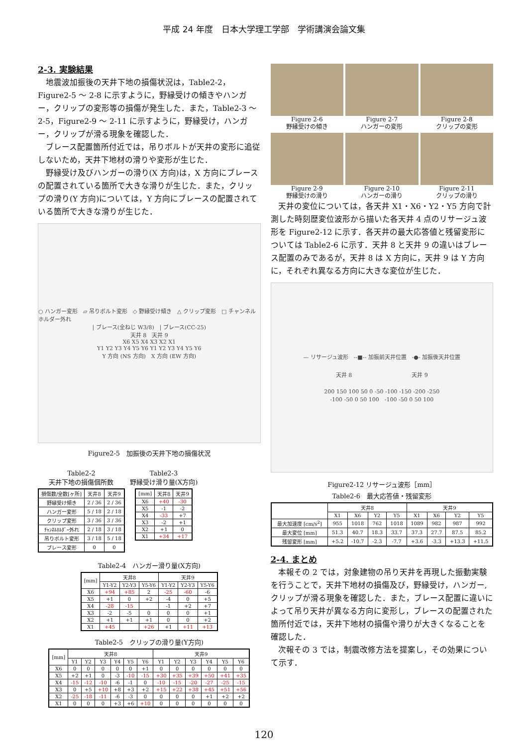平成 24 年度　日本大学理工学部　学術講演会論文集
2-3. 実験結果
地震波加振後の天井下地の損傷状況は，Table2-2，Figure2-5 ～ 2-8 に示すように，野縁受けの傾きやハンガー，クリップの変形等の損傷が発生した．また，Table2-3 ～ 2-5，Figure2-9 ～ 2-11 に示すように，野縁受け，ハンガー，クリップが滑る現象を確認した．
ブレース配置箇所付近では，吊りボルトが天井の変形に追従しないため，天井下地材の滑りや変形が生じた．
野縁受け及びハンガーの滑り(X 方向)は，X 方向にブレースの配置されている箇所で大きな滑りが生じた．また，クリップの滑り(Y 方向)については，Y 方向にブレースの配置されている箇所で大きな滑りが生じた．
○ ハンガー変形　▱ 吊りボルト変形　◇ 野縁受け傾き　△ クリップ変形　□ チャンネルホルダー外れ
| ブレース(全ねじ W3/8)　| ブレース(CC-25)
天井 8　天井 9
X6 X5 X4 X3 X2 X1
Y1 Y2 Y3 Y4 Y5 Y6 Y1 Y2 Y3 Y4 Y5 Y6
Y 方向 (NS 方向)　X 方向 (EW 方向)
Figure2-5　加振後の天井下地の損傷状況
Table2-2
天井下地の損傷個所数
| 損傷数/全数[ヶ所] | 天井8 | 天井9 |
| --- | --- | --- |
| 野縁受け傾き | 2 / 36 | 2 / 36 |
| ハンガー変形 | 5 / 18 | 2 / 18 |
| クリップ変形 | 3 / 36 | 3 / 36 |
| ﾁｬﾝﾈﾙﾎﾙﾀﾞｰ外れ | 2 / 18 | 3 / 18 |
| 吊りボルト変形 | 3 / 18 | 5 / 18 |
| ブレース変形 | 0 | 0 |
Table2-3
野縁受け滑り量(X方向)
| [mm] | 天井8 | 天井9 |
| --- | --- | --- |
| X6 | +40 | -30 |
| X5 | -1 | -2 |
| X4 | -33 | +7 |
| X3 | -2 | +1 |
| X2 | +1 | 0 |
| X1 | +34 | +17 |
Table2-4　ハンガー滑り量(X方向)
| [mm] | 天井8 | | | 天井9 | | |
| --- | --- | --- | --- | --- | --- | --- |
| | Y1-Y2 | Y2-Y3 | Y5-Y6 | Y1-Y2 | Y2-Y3 | Y5-Y6 |
| X6 | +94 | +85 | 2 | -25 | -60 | -6 |
| X5 | +1 | 0 | +2 | -4 | 0 | +5 |
| X4 | -28 | -15 | | -1 | +2 | +7 |
| X3 | -2 | -5 | 0 | 0 | 0 | +1 |
| X2 | +1 | +1 | +1 | 0 | 0 | +2 |
| X1 | +45 | | +26 | +1 | +11 | +13 |
Table2-5　クリップの滑り量(Y方向)
| [mm] | 天井8 | | | | | | 天井9 | | | | | |
| --- | --- | --- | --- | --- | --- | --- | --- | --- | --- | --- | --- | --- |
| | Y1 | Y2 | Y3 | Y4 | Y5 | Y6 | Y1 | Y2 | Y3 | Y4 | Y5 | Y6 |
| X6 | 0 | 0 | 0 | 0 | 0 | +1 | 0 | 0 | 0 | 0 | 0 | 0 |
| X5 | +2 | +1 | 0 | -3 | -10 | -15 | +30 | +35 | +39 | +50 | +41 | +35 |
| X4 | -15 | -12 | -10 | -6 | -1 | 0 | -10 | -15 | -20 | -27 | -25 | -15 |
| X3 | 0 | +5 | +10 | +8 | +3 | +2 | +15 | +22 | +38 | +45 | +51 | +56 |
| X2 | -25 | -18 | -11 | -6 | -3 | 0 | 0 | 0 | 0 | +1 | +2 | +2 |
| X1 | 0 | 0 | 0 | +3 | +6 | +10 | 0 | 0 | 0 | 0 | 0 | 0 |
Figure 2-6
野縁受けの傾き
Figure 2-7
ハンガーの変形
Figure 2-8
クリップの変形
Figure 2-9
野縁受けの滑り
Figure 2-10
ハンガーの滑り
Figure 2-11
クリップの滑り
天井の変位については，各天井 X1・X6・Y2・Y5 方向で計測した時刻歴変位波形から描いた各天井 4 点のリサージュ波形を Figure2-12 に示す．各天井の最大応答値と残留変形については Table2-6 に示す．天井 8 と天井 9 の違いはブレース配置のみであるが，天井 8 は X 方向に，天井 9 は Y 方向に，それぞれ異なる方向に大きな変位が生じた．
— リサージュ波形　--■-- 加振前天井位置　-●- 加振後天井位置
天井 8 天井 9
200 150 100 50 0 -50 -100 -150 -200 -250
-100 -50 0 50 100　-100 -50 0 50 100
Figure2-12 リサージュ波形［mm］
Table2-6　最大応答値・残留変形
| | 天井8 | | | | 天井9 | | | |
| --- | --- | --- | --- | --- | --- | --- | --- | --- |
| | X1 | X6 | Y2 | Y5 | X1 | X6 | Y2 | Y5 |
| 最大加速度 [cm/s<sup>2</sup>] | 955 | 1018 | 762 | 1018 | 1089 | 982 | 987 | 992 |
| 最大変位 [mm] | 51.3 | 40.7 | 18.3 | 33.7 | 37.3 | 27.7 | 87.5 | 85.2 |
| 残留変形 [mm] | +5.2 | -10.7 | -2.3 | -7.7 | +3.6 | -3.3 | +13.3 | +11.5 |
2-4. まとめ
本報その 2 では，対象建物の吊り天井を再現した振動実験を行うことで，天井下地材の損傷及び，野縁受け，ハンガー,クリップが滑る現象を確認した．また，ブレース配置に違いによって吊り天井が異なる方向に変形し，ブレースの配置された箇所付近では，天井下地材の損傷や滑りが大きくなることを確認した．
次報その 3 では，制震改修方法を提案し，その効果について示す．
120